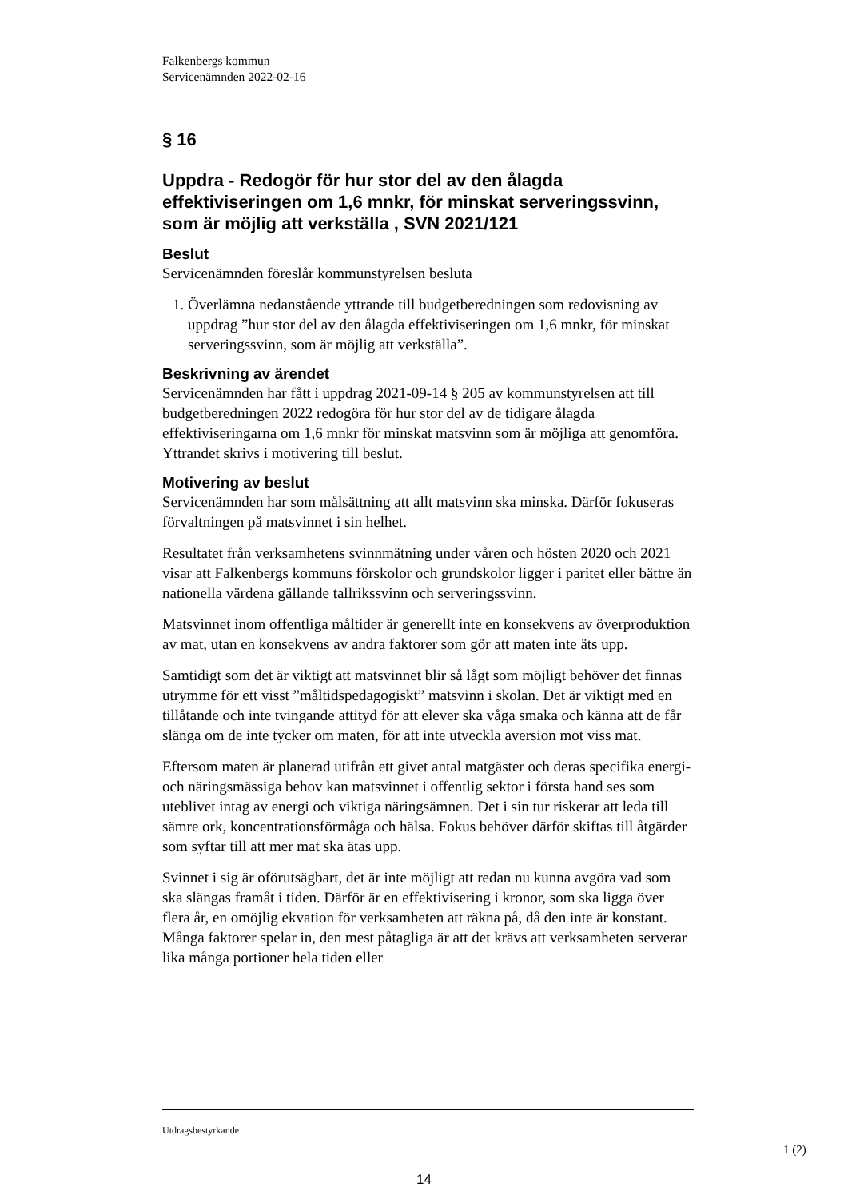Falkenbergs kommun
Servicenämnden 2022-02-16
§ 16
Uppdra - Redogör för hur stor del av den ålagda effektiviseringen om 1,6 mnkr, för minskat serveringssvinn, som är möjlig att verkställa , SVN 2021/121
Beslut
Servicenämnden föreslår kommunstyrelsen besluta
1. Överlämna nedanstående yttrande till budgetberedningen som redovisning av uppdrag ”hur stor del av den ålagda effektiviseringen om 1,6 mnkr, för minskat serveringssvinn, som är möjlig att verkställa”.
Beskrivning av ärendet
Servicenämnden har fått i uppdrag 2021-09-14 § 205 av kommunstyrelsen att till budgetberedningen 2022 redogöra för hur stor del av de tidigare ålagda effektiviseringarna om 1,6 mnkr för minskat matsvinn som är möjliga att genomföra. Yttrandet skrivs i motivering till beslut.
Motivering av beslut
Servicenämnden har som målsättning att allt matsvinn ska minska. Därför fokuseras förvaltningen på matsvinnet i sin helhet.
Resultatet från verksamhetens svinnmätning under våren och hösten 2020 och 2021 visar att Falkenbergs kommuns förskolor och grundskolor ligger i paritet eller bättre än nationella värdena gällande tallrikssvinn och serveringssvinn.
Matsvinnet inom offentliga måltider är generellt inte en konsekvens av överproduktion av mat, utan en konsekvens av andra faktorer som gör att maten inte äts upp.
Samtidigt som det är viktigt att matsvinnet blir så lågt som möjligt behöver det finnas utrymme för ett visst ”måltidspedagogiskt” matsvinn i skolan. Det är viktigt med en tillåtande och inte tvingande attityd för att elever ska våga smaka och känna att de får slänga om de inte tycker om maten, för att inte utveckla aversion mot viss mat.
Eftersom maten är planerad utifrån ett givet antal matgäster och deras specifika energi- och näringsmässiga behov kan matsvinnet i offentlig sektor i första hand ses som uteblivet intag av energi och viktiga näringsämnen. Det i sin tur riskerar att leda till sämre ork, koncentrationsförmåga och hälsa. Fokus behöver därför skiftas till åtgärder som syftar till att mer mat ska ätas upp.
Svinnet i sig är oförutsägbart, det är inte möjligt att redan nu kunna avgöra vad som ska slängas framåt i tiden. Därför är en effektivisering i kronor, som ska ligga över flera år, en omöjlig ekvation för verksamheten att räkna på, då den inte är konstant. Många faktorer spelar in, den mest påtagliga är att det krävs att verksamheten serverar lika många portioner hela tiden eller
Utdragsbestyrkande
1 (2)
14